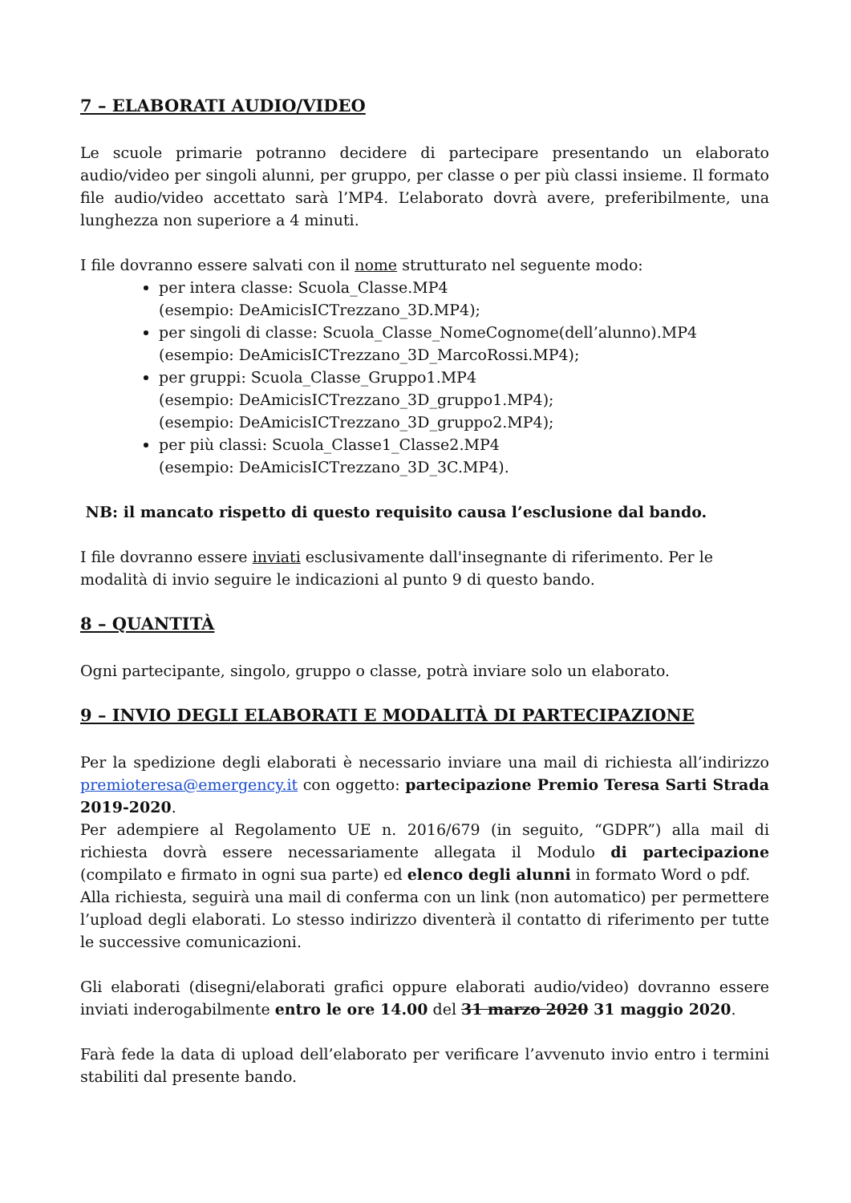7 – ELABORATI AUDIO/VIDEO
Le scuole primarie potranno decidere di partecipare presentando un elaborato audio/video per singoli alunni, per gruppo, per classe o per più classi insieme. Il formato file audio/video accettato sarà l’MP4. L’elaborato dovrà avere, preferibilmente, una lunghezza non superiore a 4 minuti.
I file dovranno essere salvati con il nome strutturato nel seguente modo:
per intera classe: Scuola_Classe.MP4
(esempio: DeAmicisICTrezzano_3D.MP4);
per singoli di classe: Scuola_Classe_NomeCognome(dell’alunno).MP4
(esempio: DeAmicisICTrezzano_3D_MarcoRossi.MP4);
per gruppi: Scuola_Classe_Gruppo1.MP4
(esempio: DeAmicisICTrezzano_3D_gruppo1.MP4);
(esempio: DeAmicisICTrezzano_3D_gruppo2.MP4);
per più classi: Scuola_Classe1_Classe2.MP4
(esempio: DeAmicisICTrezzano_3D_3C.MP4).
NB: il mancato rispetto di questo requisito causa l’esclusione dal bando.
I file dovranno essere inviati esclusivamente dall'insegnante di riferimento. Per le modalità di invio seguire le indicazioni al punto 9 di questo bando.
8 – QUANTITÀ
Ogni partecipante, singolo, gruppo o classe, potrà inviare solo un elaborato.
9 – INVIO DEGLI ELABORATI E MODALITÀ DI PARTECIPAZIONE
Per la spedizione degli elaborati è necessario inviare una mail di richiesta all’indirizzo premioteresa@emergency.it con oggetto: partecipazione Premio Teresa Sarti Strada 2019-2020.
Per adempiere al Regolamento UE n. 2016/679 (in seguito, “GDPR”) alla mail di richiesta dovrà essere necessariamente allegata il Modulo di partecipazione (compilato e firmato in ogni sua parte) ed elenco degli alunni in formato Word o pdf.
Alla richiesta, seguirà una mail di conferma con un link (non automatico) per permettere l’upload degli elaborati. Lo stesso indirizzo diventerà il contatto di riferimento per tutte le successive comunicazioni.
Gli elaborati (disegni/elaborati grafici oppure elaborati audio/video) dovranno essere inviati inderogabilmente entro le ore 14.00 del 31 marzo 2020 31 maggio 2020.
Farà fede la data di upload dell’elaborato per verificare l’avvenuto invio entro i termini stabiliti dal presente bando.